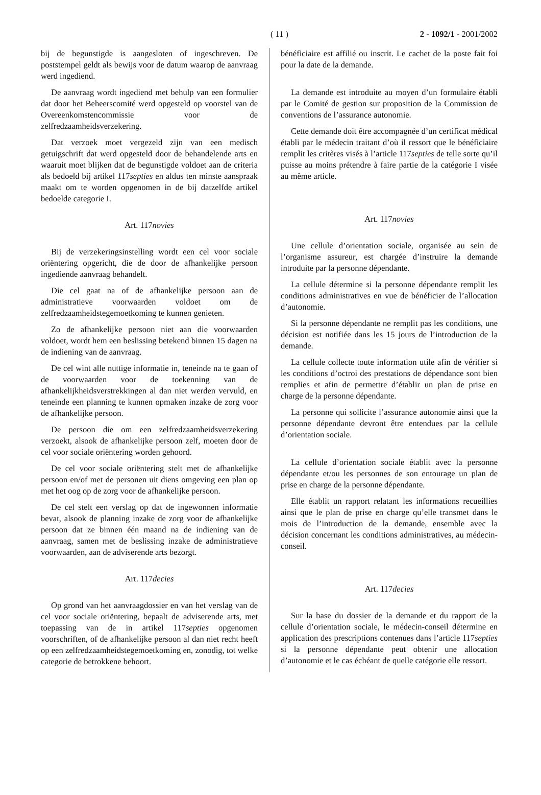( 11 )
2 - 1092/1 - 2001/2002
bij de begunstigde is aangesloten of ingeschreven. De poststempel geldt als bewijs voor de datum waarop de aanvraag werd ingediend.
De aanvraag wordt ingediend met behulp van een formulier dat door het Beheerscomité werd opgesteld op voorstel van de Overeenkomstencommissie voor de zelfredzaamheidsverzekering.
Dat verzoek moet vergezeld zijn van een medisch getuigschrift dat werd opgesteld door de behandelende arts en waaruit moet blijken dat de begunstigde voldoet aan de criteria als bedoeld bij artikel 117septies en aldus ten minste aanspraak maakt om te worden opgenomen in de bij datzelfde artikel bedoelde categorie I.
Art. 117novies
Bij de verzekeringsinstelling wordt een cel voor sociale oriëntering opgericht, die de door de afhankelijke persoon ingediende aanvraag behandelt.
Die cel gaat na of de afhankelijke persoon aan de administratieve voorwaarden voldoet om de zelfredzaamheidstegemoetkoming te kunnen genieten.
Zo de afhankelijke persoon niet aan die voorwaarden voldoet, wordt hem een beslissing betekend binnen 15 dagen na de indiening van de aanvraag.
De cel wint alle nuttige informatie in, teneinde na te gaan of de voorwaarden voor de toekenning van de afhankelijkheidsverstrekkingen al dan niet werden vervuld, en teneinde een planning te kunnen opmaken inzake de zorg voor de afhankelijke persoon.
De persoon die om een zelfredzaamheidsverzekering verzoekt, alsook de afhankelijke persoon zelf, moeten door de cel voor sociale oriëntering worden gehoord.
De cel voor sociale oriëntering stelt met de afhankelijke persoon en/of met de personen uit diens omgeving een plan op met het oog op de zorg voor de afhankelijke persoon.
De cel stelt een verslag op dat de ingewonnen informatie bevat, alsook de planning inzake de zorg voor de afhankelijke persoon dat ze binnen één maand na de indiening van de aanvraag, samen met de beslissing inzake de administratieve voorwaarden, aan de adviserende arts bezorgt.
Art. 117decies
Op grond van het aanvraagdossier en van het verslag van de cel voor sociale oriëntering, bepaalt de adviserende arts, met toepassing van de in artikel 117septies opgenomen voorschriften, of de afhankelijke persoon al dan niet recht heeft op een zelfredzaamheidstegemoetkoming en, zonodig, tot welke categorie de betrokkene behoort.
bénéficiaire est affilié ou inscrit. Le cachet de la poste fait foi pour la date de la demande.
La demande est introduite au moyen d’un formulaire établi par le Comité de gestion sur proposition de la Commission de conventions de l’assurance autonomie.
Cette demande doit être accompagnée d’un certificat médical établi par le médecin traitant d’où il ressort que le bénéficiaire remplit les critères visés à l’article 117septies de telle sorte qu’il puisse au moins prétendre à faire partie de la catégorie I visée au même article.
Art. 117novies
Une cellule d’orientation sociale, organisée au sein de l’organisme assureur, est chargée d’instruire la demande introduite par la personne dépendante.
La cellule détermine si la personne dépendante remplit les conditions administratives en vue de bénéficier de l’allocation d’autonomie.
Si la personne dépendante ne remplit pas les conditions, une décision est notifiée dans les 15 jours de l’introduction de la demande.
La cellule collecte toute information utile afin de vérifier si les conditions d’octroi des prestations de dépendance sont bien remplies et afin de permettre d’établir un plan de prise en charge de la personne dépendante.
La personne qui sollicite l’assurance autonomie ainsi que la personne dépendante devront être entendues par la cellule d’orientation sociale.
La cellule d’orientation sociale établit avec la personne dépendante et/ou les personnes de son entourage un plan de prise en charge de la personne dépendante.
Elle établit un rapport relatant les informations recueillies ainsi que le plan de prise en charge qu’elle transmet dans le mois de l’introduction de la demande, ensemble avec la décision concernant les conditions administratives, au médecin-conseil.
Art. 117decies
Sur la base du dossier de la demande et du rapport de la cellule d’orientation sociale, le médecin-conseil détermine en application des prescriptions contenues dans l’article 117septies si la personne dépendante peut obtenir une allocation d’autonomie et le cas échéant de quelle catégorie elle ressort.